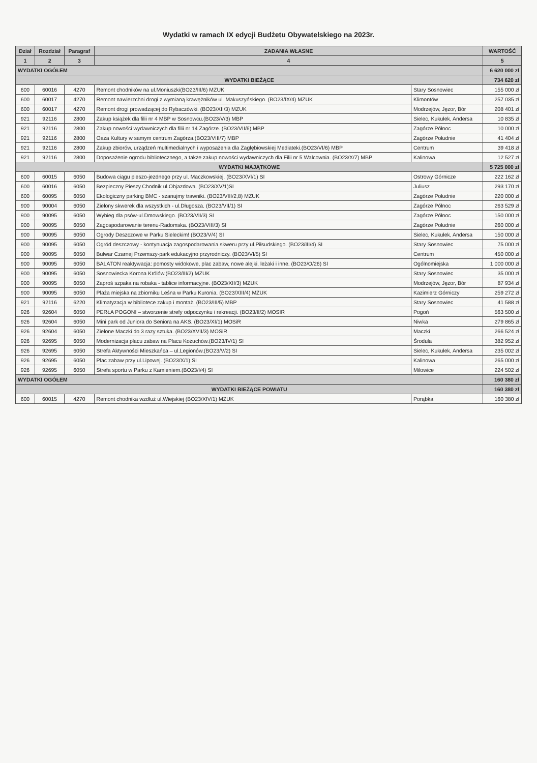Wydatki w ramach IX edycji Budżetu Obywatelskiego na 2023r.
| Dział | Rozdział | Paragraf | ZADANIA WŁASNE | | WARTOŚĆ |
| --- | --- | --- | --- | --- | --- |
| 1 | 2 | 3 | 4 | | 5 |
| WYDATKI OGÓŁEM | | | | | 6 620 000 zł |
| WYDATKI BIEŻĄCE | | | | | 734 620 zł |
| 600 | 60016 | 4270 | Remont chodników na ul.Moniuszki(BO23/III/6) MZUK | Stary Sosnowiec | 155 000 zł |
| 600 | 60017 | 4270 | Remont nawierzchni drogi z wymianą krawężników ul. Makuszyńskiego. (BO23/IX/4) MZUK | Klimontów | 257 035 zł |
| 600 | 60017 | 4270 | Remont drogi prowadzącej do Rybaczówki. (BO23/XII/3) MZUK | Modrzejów, Jęzor, Bór | 208 401 zł |
| 921 | 92116 | 2800 | Zakup książek dla filii nr 4 MBP w Sosnowcu.(BO23/V/3) MBP | Sielec, Kukułek, Andersa | 10 835 zł |
| 921 | 92116 | 2800 | Zakup nowości wydawniczych dla filii nr 14 Zagórze. (BO23/VII/6) MBP | Zagórze Północ | 10 000 zł |
| 921 | 92116 | 2800 | Oaza Kultury w samym centrum Zagórza.(BO23/VIII/7) MBP | Zagórze Południe | 41 404 zł |
| 921 | 92116 | 2800 | Zakup zbiorów, urządzeń multimedialnych i wyposażenia dla Zagłębiowskiej Mediateki.(BO23/VI/6) MBP | Centrum | 39 418 zł |
| 921 | 92116 | 2800 | Doposażenie ogrodu bibliotecznego, a także zakup nowości wydawniczych dla Filii nr 5 Walcownia. (BO23/X/7) MBP | Kalinowa | 12 527 zł |
| WYDATKI MAJĄTKOWE | | | | | 5 725 000 zł |
| 600 | 60015 | 6050 | Budowa ciągu pieszo-jezdnego przy ul. Maczkowskiej. (BO23/XVI/1) SI | Ostrowy Górnicze | 222 162 zł |
| 600 | 60016 | 6050 | Bezpieczny Pieszy.Chodnik ul.Objazdowa. (BO23/XV/1)SI | Juliusz | 293 170 zł |
| 600 | 60095 | 6050 | Ekologiczny parking BMC - szanujmy trawniki. (BO23/VIII/2,8) MZUK | Zagórze Południe | 220 000 zł |
| 900 | 90004 | 6050 | Zielony skwerek dla wszystkich - ul.Długosza. (BO23/VII/1) SI | Zagórze Północ | 263 529 zł |
| 900 | 90095 | 6050 | Wybieg dla psów-ul.Dmowskiego. (BO23/VII/3) SI | Zagórze Północ | 150 000 zł |
| 900 | 90095 | 6050 | Zagospodarowanie terenu-Radomska. (BO23/VIII/3) SI | Zagórze Południe | 260 000 zł |
| 900 | 90095 | 6050 | Ogrody Deszczowe w Parku Sieleckim! (BO23/V/4) SI | Sielec, Kukułek, Andersa | 150 000 zł |
| 900 | 90095 | 6050 | Ogród deszczowy - kontynuacja zagospodarowania skweru przy ul.Piłsudskiego. (BO23/III/4) SI | Stary Sosnowiec | 75 000 zł |
| 900 | 90095 | 6050 | Bulwar Czarnej Przemszy-park edukacyjno przyrodniczy. (BO23/VI/5) SI | Centrum | 450 000 zł |
| 900 | 90095 | 6050 | BALATON reaktywacja: pomosty widokowe, plac zabaw, nowe alejki, leżaki i inne. (BO23/O/26) SI | Ogólnomiejska | 1 000 000 zł |
| 900 | 90095 | 6050 | Sosnowiecka Korona Królów.(BO23/III/2) MZUK | Stary Sosnowiec | 35 000 zł |
| 900 | 90095 | 6050 | Zaproś szpaka na robaka - tablice informacyjne. (BO23/XII/3) MZUK | Modrzejów, Jęzor, Bór | 87 934 zł |
| 900 | 90095 | 6050 | Plaża miejska na zbiorniku Leśna w Parku Kuronia. (BO23/XIII/4) MZUK | Kazimierz Górniczy | 259 272 zł |
| 921 | 92116 | 6220 | Klimatyzacja w bibliotece zakup i montaż. (BO23/III/5) MBP | Stary Sosnowiec | 41 588 zł |
| 926 | 92604 | 6050 | PERŁA POGONI – stworzenie strefy odpoczynku i rekreacji. (BO23/II/2) MOSIR | Pogoń | 563 500 zł |
| 926 | 92604 | 6050 | Mini park od Juniora do Seniora na AKS. (BO23/XI/1) MOSiR | Niwka | 279 865 zł |
| 926 | 92604 | 6050 | Zielone Maczki do 3 razy sztuka. (BO23/XVII/3) MOSiR | Maczki | 266 524 zł |
| 926 | 92695 | 6050 | Modernizacja placu zabaw na Placu Kożuchów.(BO23/IV/1) SI | Środula | 382 952 zł |
| 926 | 92695 | 6050 | Strefa Aktywności Mieszkańca – ul.Legionów.(BO23/V/2) SI | Sielec, Kukułek, Andersa | 235 002 zł |
| 926 | 92695 | 6050 | Plac zabaw przy ul.Lipowej. (BO23/X/1) SI | Kalinowa | 265 000 zł |
| 926 | 92695 | 6050 | Strefa sportu w Parku z Kamieniem.(BO23/I/4) SI | Milowice | 224 502 zł |
| WYDATKI OGÓŁEM | | | | | 160 380 zł |
| WYDATKI BIEŻĄCE POWIATU | | | | | 160 380 zł |
| 600 | 60015 | 4270 | Remont chodnika wzdłuż ul.Wiejskiej (BO23/XIV/1) MZUK | Porąbka | 160 380 zł |